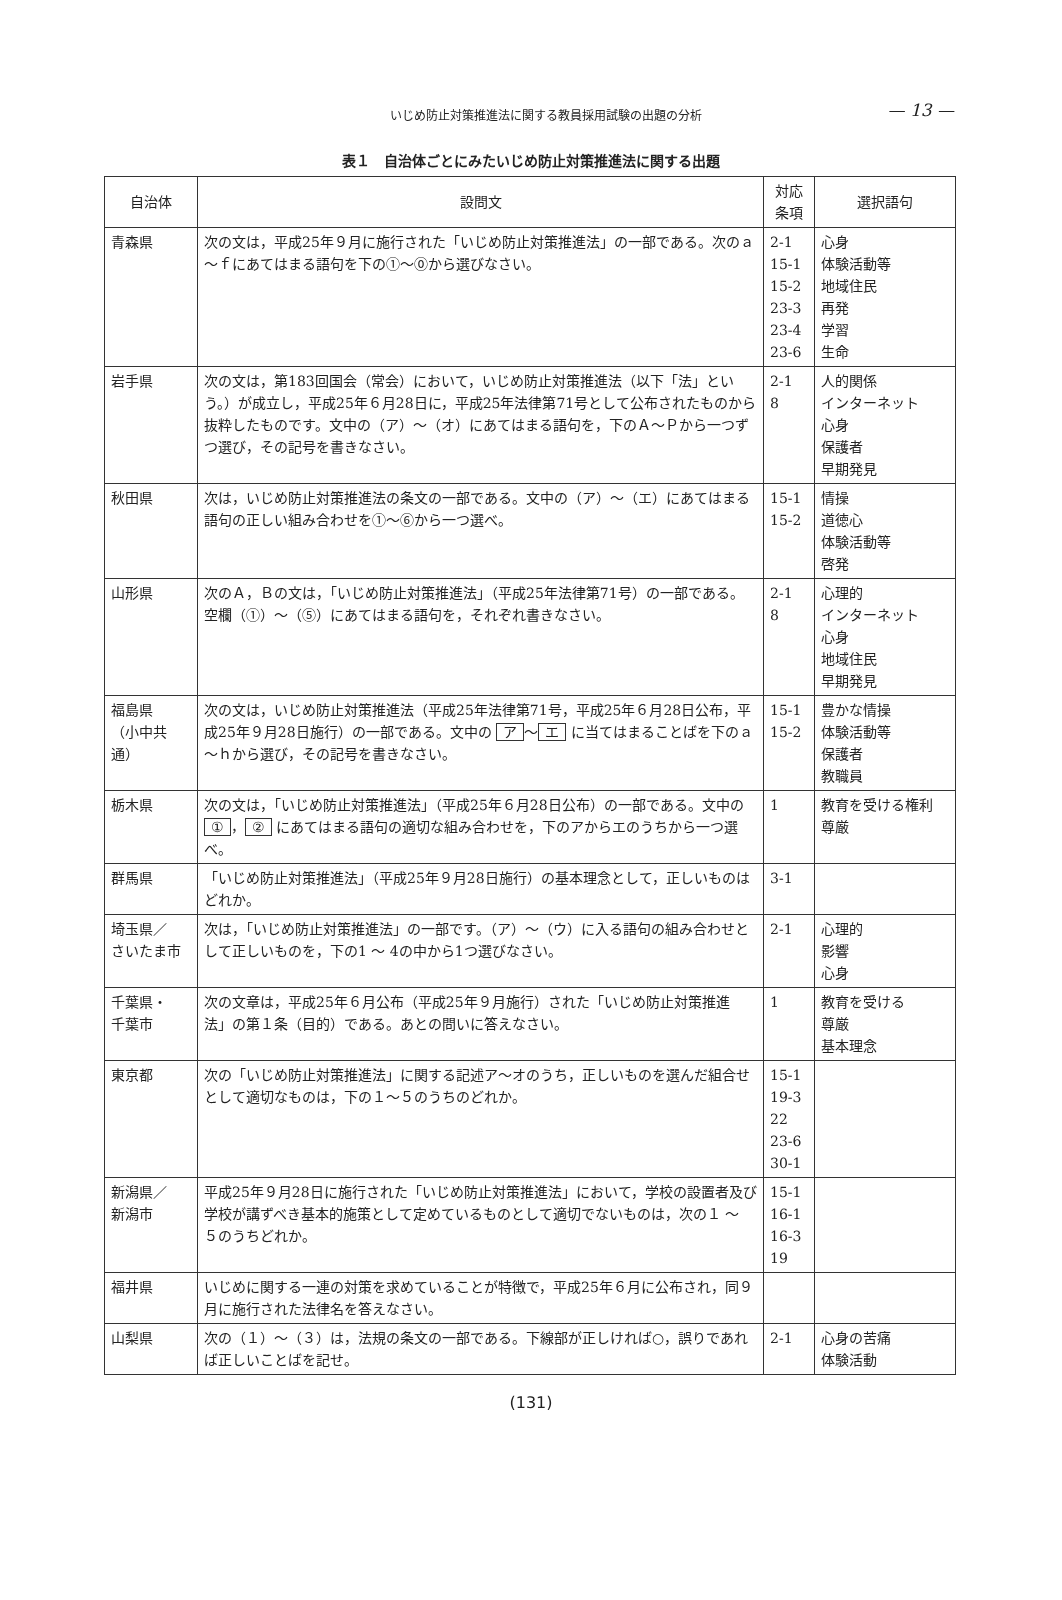いじめ防止対策推進法に関する教員採用試験の出題の分析
— 13 —
表１　自治体ごとにみたいじめ防止対策推進法に関する出題
| 自治体 | 設問文 | 対応 条項 | 選択語句 |
| --- | --- | --- | --- |
| 青森県 | 次の文は，平成25年９月に施行された「いじめ防止対策推進法」の一部である。次のａ～ｆにあてはまる語句を下の①～⓪から選びなさい。 | 2-1 15-1 15-2 23-3 23-4 23-6 | 心身 体験活動等 地域住民 再発 学習 生命 |
| 岩手県 | 次の文は，第183回国会（常会）において，いじめ防止対策推進法（以下「法」という。）が成立し，平成25年６月28日に，平成25年法律第71号として公布されたものから抜粋したものです。文中の（ア）～（オ）にあてはまる語句を，下のＡ～Ｐから一つずつ選び，その記号を書きなさい。 | 2-1 8 | 人的関係 インターネット 心身 保護者 早期発見 |
| 秋田県 | 次は，いじめ防止対策推進法の条文の一部である。文中の（ア）～（エ）にあてはまる語句の正しい組み合わせを①～⑥から一つ選べ。 | 15-1 15-2 | 情操 道徳心 体験活動等 啓発 |
| 山形県 | 次のＡ，Ｂの文は，「いじめ防止対策推進法」（平成25年法律第71号）の一部である。空欄（①）～（⑤）にあてはまる語句を，それぞれ書きなさい。 | 2-1 8 | 心理的 インターネット 心身 地域住民 早期発見 |
| 福島県 （小中共通） | 次の文は，いじめ防止対策推進法（平成25年法律第71号，平成25年６月28日公布，平成25年９月28日施行）の一部である。文中の ア ～ エ に当てはまることばを下のａ～ｈから選び，その記号を書きなさい。 | 15-1 15-2 | 豊かな情操 体験活動等 保護者 教職員 |
| 栃木県 | 次の文は，「いじめ防止対策推進法」（平成25年６月28日公布）の一部である。文中の ① ， ② にあてはまる語句の適切な組み合わせを，下のアからエのうちから一つ選べ。 | 1 | 教育を受ける権利 尊厳 |
| 群馬県 | 「いじめ防止対策推進法」（平成25年９月28日施行）の基本理念として，正しいものはどれか。 | 3-1 | |
| 埼玉県／ さいたま市 | 次は，「いじめ防止対策推進法」の一部です。（ア）～（ウ）に入る語句の組み合わせとして正しいものを，下の1 ～ 4の中から1つ選びなさい。 | 2-1 | 心理的 影響 心身 |
| 千葉県・ 千葉市 | 次の文章は，平成25年６月公布（平成25年９月施行）された「いじめ防止対策推進法」の第１条（目的）である。あとの問いに答えなさい。 | 1 | 教育を受ける 尊厳 基本理念 |
| 東京都 | 次の「いじめ防止対策推進法」に関する記述ア～オのうち，正しいものを選んだ組合せとして適切なものは，下の１～５のうちのどれか。 | 15-1 19-3 22 23-6 30-1 | |
| 新潟県／ 新潟市 | 平成25年９月28日に施行された「いじめ防止対策推進法」において，学校の設置者及び学校が講ずべき基本的施策として定めているものとして適切でないものは，次の１ ～ ５のうちどれか。 | 15-1 16-1 16-3 19 | |
| 福井県 | いじめに関する一連の対策を求めていることが特徴で，平成25年６月に公布され，同９月に施行された法律名を答えなさい。 | | |
| 山梨県 | 次の（１）～（３）は，法規の条文の一部である。下線部が正しければ○，誤りであれば正しいことばを記せ。 | 2-1 | 心身の苦痛 体験活動 |
(131)